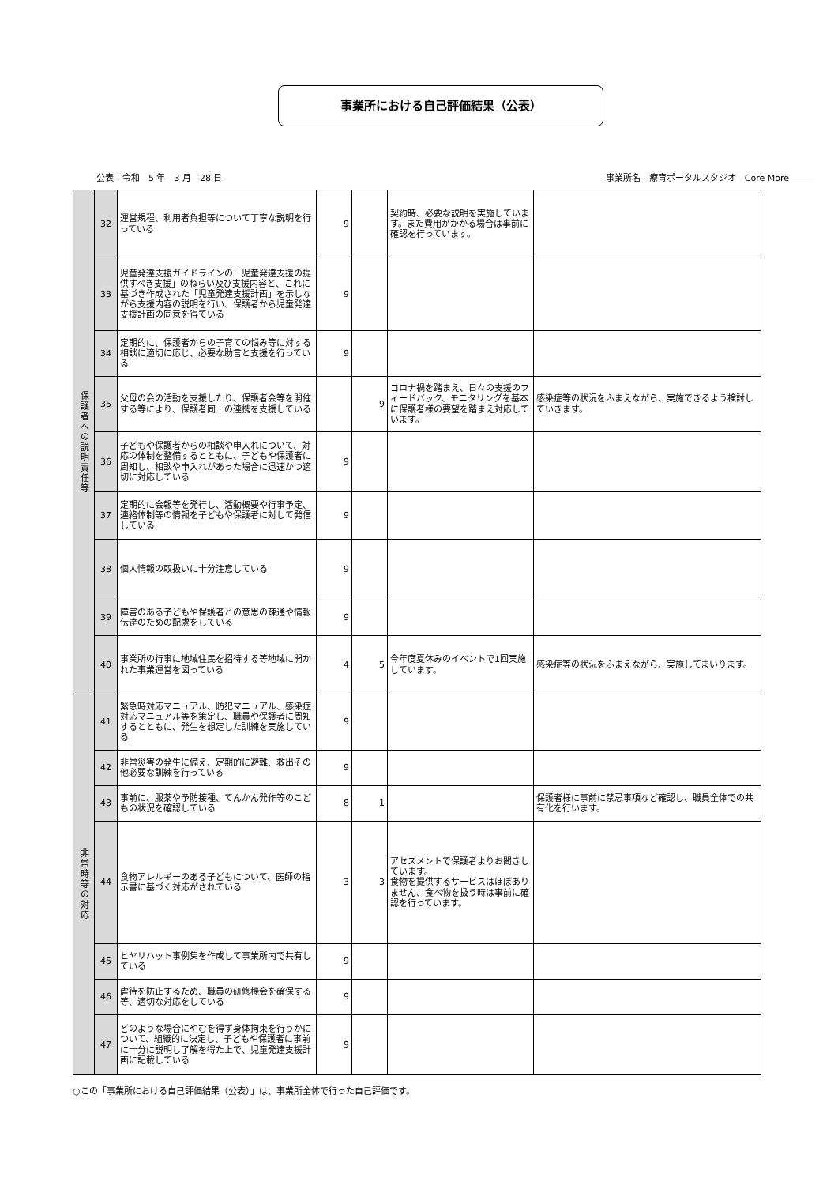事業所における自己評価結果（公表）
公表：令和　5 年　3 月　28 日 事業所名　療育ポータルスタジオ　Core More　　　
| 保護者への説明責任等 | 32 | 運営規程、利用者負担等について丁寧な説明を行っている | 9 | | 契約時、必要な説明を実施しています。また費用がかかる場合は事前に確認を行っています。 | |
| | 33 | 児童発達支援ガイドラインの「児童発達支援の提供すべき支援」のねらい及び支援内容と、これに基づき作成された「児童発達支援計画」を示しながら支援内容の説明を行い、保護者から児童発達支援計画の同意を得ている | 9 | | | |
| | 34 | 定期的に、保護者からの子育ての悩み等に対する相談に適切に応じ、必要な助言と支援を行っている | 9 | | | |
| | 35 | 父母の会の活動を支援したり、保護者会等を開催する等により、保護者同士の連携を支援している | | 9 | コロナ禍を踏まえ、日々の支援のフィードバック、モニタリングを基本に保護者様の要望を踏まえ対応しています。 | 感染症等の状況をふまえながら、実施できるよう検討していきます。 |
| | 36 | 子どもや保護者からの相談や申入れについて、対応の体制を整備するとともに、子どもや保護者に周知し、相談や申入れがあった場合に迅速かつ適切に対応している | 9 | | | |
| | 37 | 定期的に会報等を発行し、活動概要や行事予定、連絡体制等の情報を子どもや保護者に対して発信している | 9 | | | |
| | 38 | 個人情報の取扱いに十分注意している | 9 | | | |
| | 39 | 障害のある子どもや保護者との意思の疎通や情報伝達のための配慮をしている | 9 | | | |
| | 40 | 事業所の行事に地域住民を招待する等地域に開かれた事業運営を図っている | 4 | 5 | 今年度夏休みのイベントで1回実施しています。 | 感染症等の状況をふまえながら、実施してまいります。 |
| 非常時等の対応 | 41 | 緊急時対応マニュアル、防犯マニュアル、感染症対応マニュアル等を策定し、職員や保護者に周知するとともに、発生を想定した訓練を実施している | 9 | | | |
| | 42 | 非常災害の発生に備え、定期的に避難、救出その他必要な訓練を行っている | 9 | | | |
| | 43 | 事前に、服薬や予防接種、てんかん発作等のこどもの状況を確認している | 8 | 1 | | 保護者様に事前に禁忌事項など確認し、職員全体での共有化を行います。 |
| | 44 | 食物アレルギーのある子どもについて、医師の指示書に基づく対応がされている | 3 | 3 | アセスメントで保護者よりお聞きしています。 食物を提供するサービスはほぼありません、食べ物を扱う時は事前に確認を行っています。 | |
| | 45 | ヒヤリハット事例集を作成して事業所内で共有している | 9 | | | |
| | 46 | 虐待を防止するため、職員の研修機会を確保する等、適切な対応をしている | 9 | | | |
| | 47 | どのような場合にやむを得ず身体拘束を行うかについて、組織的に決定し、子どもや保護者に事前に十分に説明し了解を得た上で、児童発達支援計画に記載している | 9 | | | |
○この「事業所における自己評価結果（公表）」は、事業所全体で行った自己評価です。